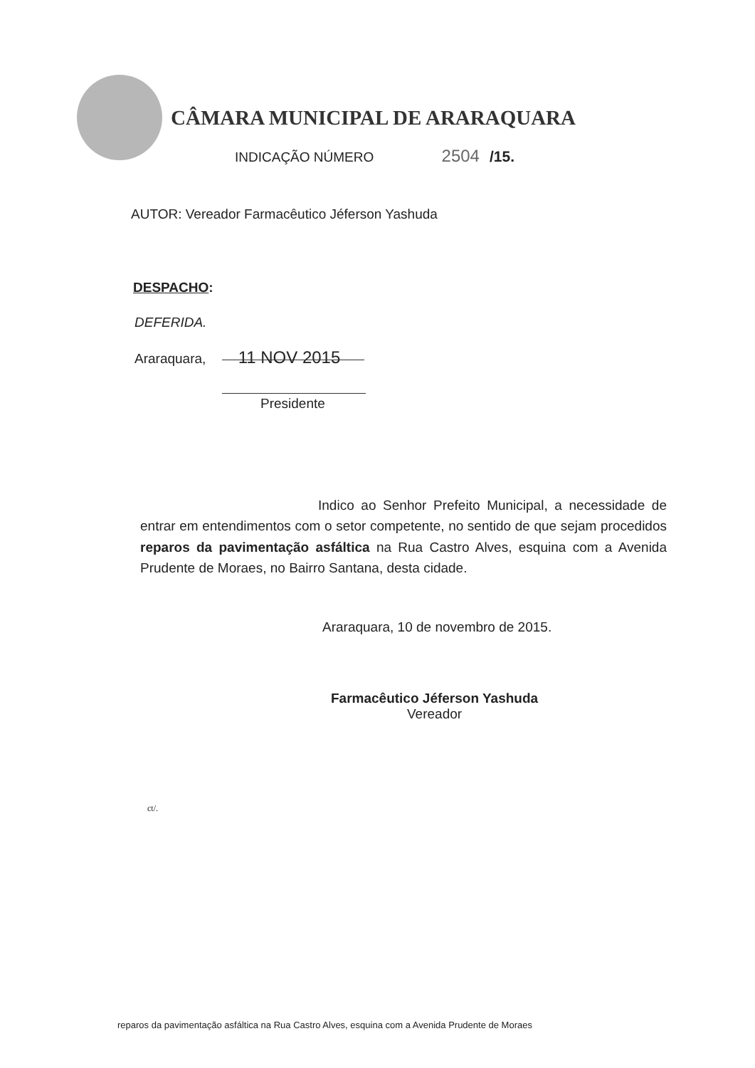CÂMARA MUNICIPAL DE ARARAQUARA
INDICAÇÃO NÚMERO 2504 /15.
AUTOR: Vereador Farmacêutico Jéferson Yashuda
DESPACHO:
DEFERIDA.
Araraquara, 11 NOV 2015
Presidente
Indico ao Senhor Prefeito Municipal, a necessidade de entrar em entendimentos com o setor competente, no sentido de que sejam procedidos reparos da pavimentação asfáltica na Rua Castro Alves, esquina com a Avenida Prudente de Moraes, no Bairro Santana, desta cidade.
Araraquara, 10 de novembro de 2015.
Farmacêutico Jéferson Yashuda
Vereador
ct/.
reparos da pavimentação asfáltica na Rua Castro Alves, esquina com a Avenida Prudente de Moraes